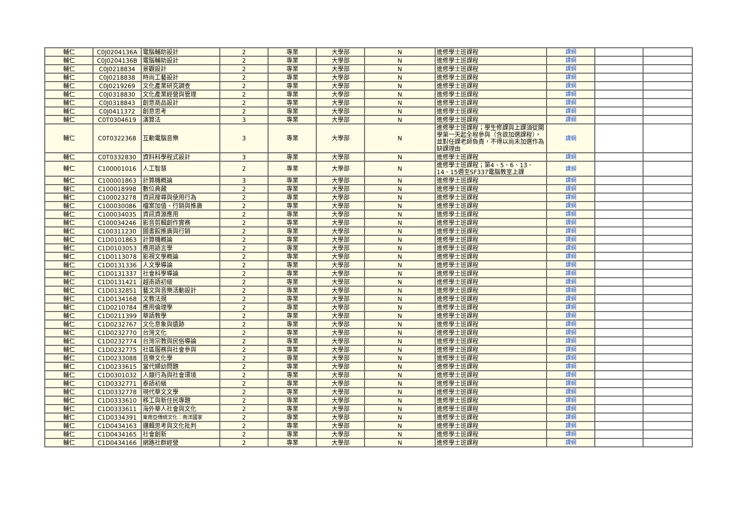| 輔仁 | C0J0204136A | 電腦輔助設計 | 2 | 專業 | 大學部 | N | 進修學士班課程 | 課綱 | | |
| 輔仁 | C0J0204136B | 電腦輔助設計 | 2 | 專業 | 大學部 | N | 進修學士班課程 | 課綱 | | |
| 輔仁 | C0J0218834 | 景觀設計 | 2 | 專業 | 大學部 | N | 進修學士班課程 | 課綱 | | |
| 輔仁 | C0J0218838 | 時尚工藝設計 | 2 | 專業 | 大學部 | N | 進修學士班課程 | 課綱 | | |
| 輔仁 | C0J0219269 | 文化產業研究調查 | 2 | 專業 | 大學部 | N | 進修學士班課程 | 課綱 | | |
| 輔仁 | C0J0318830 | 文化產業經營與管理 | 2 | 專業 | 大學部 | N | 進修學士班課程 | 課綱 | | |
| 輔仁 | C0J0318843 | 創意商品設計 | 2 | 專業 | 大學部 | N | 進修學士班課程 | 課綱 | | |
| 輔仁 | C0J0411372 | 創意思考 | 2 | 專業 | 大學部 | N | 進修學士班課程 | 課綱 | | |
| 輔仁 | C0T0304619 | 演算法 | 3 | 專業 | 大學部 | N | 進修學士班課程 | 課綱 | | |
| 輔仁 | C0T0322368 | 互動電腦音樂 | 3 | 專業 | 大學部 | N | 進修學士班課程；學生修課與上課須從開學第一天起全程參與（含欲加選課程），並對任課老師負責，不得以尚未加選作為缺課理由 | 課綱 | | |
| 輔仁 | C0T0332830 | 資料科學程式設計 | 3 | 專業 | 大學部 | N | 進修學士班課程 | 課綱 | | |
| 輔仁 | C100001016 | 人工智慧 | 2 | 專業 | 大學部 | N | 進修學士班課程；第4、5、6、13、14、15週至SF337電腦教室上課 | 課綱 | | |
| 輔仁 | C100001863 | 計算機概論 | 3 | 專業 | 大學部 | N | 進修學士班課程 | 課綱 | | |
| 輔仁 | C100018998 | 數位典藏 | 2 | 專業 | 大學部 | N | 進修學士班課程 | 課綱 | | |
| 輔仁 | C100023278 | 資訊搜尋與使用行為 | 2 | 專業 | 大學部 | N | 進修學士班課程 | 課綱 | | |
| 輔仁 | C100030086 | 檔案加值、行銷與推廣 | 2 | 專業 | 大學部 | N | 進修學士班課程 | 課綱 | | |
| 輔仁 | C100034035 | 資訊資源應用 | 2 | 專業 | 大學部 | N | 進修學士班課程 | 課綱 | | |
| 輔仁 | C100034246 | 影音剪輯創作實務 | 2 | 專業 | 大學部 | N | 進修學士班課程 | 課綱 | | |
| 輔仁 | C100311230 | 圖書館推廣與行銷 | 2 | 專業 | 大學部 | N | 進修學士班課程 | 課綱 | | |
| 輔仁 | C1D0101863 | 計算機概論 | 2 | 專業 | 大學部 | N | 進修學士班課程 | 課綱 | | |
| 輔仁 | C1D0103053 | 應用語言學 | 2 | 專業 | 大學部 | N | 進修學士班課程 | 課綱 | | |
| 輔仁 | C1D0113078 | 影視文學概論 | 2 | 專業 | 大學部 | N | 進修學士班課程 | 課綱 | | |
| 輔仁 | C1D0131336 | 人文學導論 | 2 | 專業 | 大學部 | N | 進修學士班課程 | 課綱 | | |
| 輔仁 | C1D0131337 | 社會科學導論 | 2 | 專業 | 大學部 | N | 進修學士班課程 | 課綱 | | |
| 輔仁 | C1D0131421 | 越南語初級 | 2 | 專業 | 大學部 | N | 進修學士班課程 | 課綱 | | |
| 輔仁 | C1D0132851 | 藝文與音樂活動設計 | 2 | 專業 | 大學部 | N | 進修學士班課程 | 課綱 | | |
| 輔仁 | C1D0134168 | 文教法規 | 2 | 專業 | 大學部 | N | 進修學士班課程 | 課綱 | | |
| 輔仁 | C1D0210784 | 應用倫理學 | 2 | 專業 | 大學部 | N | 進修學士班課程 | 課綱 | | |
| 輔仁 | C1D0211399 | 華語教學 | 2 | 專業 | 大學部 | N | 進修學士班課程 | 課綱 | | |
| 輔仁 | C1D0232767 | 文化意象與遺跡 | 2 | 專業 | 大學部 | N | 進修學士班課程 | 課綱 | | |
| 輔仁 | C1D0232770 | 台灣文化 | 2 | 專業 | 大學部 | N | 進修學士班課程 | 課綱 | | |
| 輔仁 | C1D0232774 | 台灣宗教與民俗導論 | 2 | 專業 | 大學部 | N | 進修學士班課程 | 課綱 | | |
| 輔仁 | C1D0232775 | 社區服務與社會參與 | 2 | 專業 | 大學部 | N | 進修學士班課程 | 課綱 | | |
| 輔仁 | C1D0233088 | 音樂文化學 | 2 | 專業 | 大學部 | N | 進修學士班課程 | 課綱 | | |
| 輔仁 | C1D0233615 | 當代婦幼問題 | 2 | 專業 | 大學部 | N | 進修學士班課程 | 課綱 | | |
| 輔仁 | C1D0301032 | 人類行為與社會環境 | 2 | 專業 | 大學部 | N | 進修學士班課程 | 課綱 | | |
| 輔仁 | C1D0332771 | 泰語初級 | 2 | 專業 | 大學部 | N | 進修學士班課程 | 課綱 | | |
| 輔仁 | C1D0332778 | 現代華文文學 | 2 | 專業 | 大學部 | N | 進修學士班課程 | 課綱 | | |
| 輔仁 | C1D0333610 | 移工與新住民專題 | 2 | 專業 | 大學部 | N | 進修學士班課程 | 課綱 | | |
| 輔仁 | C1D0333611 | 海外華人社會與文化 | 2 | 專業 | 大學部 | N | 進修學士班課程 | 課綱 | | |
| 輔仁 | C1D0334391 | 東南亞傳統文化：南洋國家 | 2 | 專業 | 大學部 | N | 進修學士班課程 | 課綱 | | |
| 輔仁 | C1D0434163 | 邏輯思考與文化批判 | 2 | 專業 | 大學部 | N | 進修學士班課程 | 課綱 | | |
| 輔仁 | C1D0434165 | 社會創新 | 2 | 專業 | 大學部 | N | 進修學士班課程 | 課綱 | | |
| 輔仁 | C1D0434166 | 網路社群經營 | 2 | 專業 | 大學部 | N | 進修學士班課程 | 課綱 | | |